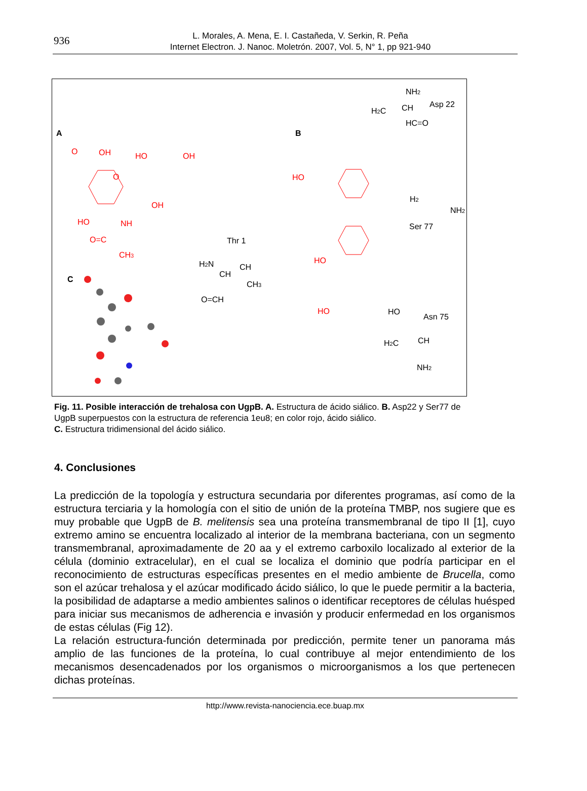936
L. Morales, A. Mena, E. I. Castañeda, V. Serkin, R. Peña
Internet Electron. J. Nanoc. Moletrón. 2007, Vol. 5, N° 1, pp 921-940
A
B
C
O
OH
HO
OH
O
OH
HO
NH
O=C
CH3
HO
HO
HO
NH2
H2C
CH
Asp 22
HC=O
H2
NH2
Ser 77
Thr 1
H2N
CH
CH
CH3
O=CH
HO
Asn 75
H2C
CH
NH2
Fig. 11. Posible interacción de trehalosa con UgpB. A. Estructura de ácido siálico. B. Asp22 y Ser77 de UgpB superpuestos con la estructura de referencia 1eu8; en color rojo, ácido siálico.
C. Estructura tridimensional del ácido siálico.
4. Conclusiones
La predicción de la topología y estructura secundaria por diferentes programas, así como de la estructura terciaria y la homología con el sitio de unión de la proteína TMBP, nos sugiere que es muy probable que UgpB de B. melitensis sea una proteína transmembranal de tipo II [1], cuyo extremo amino se encuentra localizado al interior de la membrana bacteriana, con un segmento transmembranal, aproximadamente de 20 aa y el extremo carboxilo localizado al exterior de la célula (dominio extracelular), en el cual se localiza el dominio que podría participar en el reconocimiento de estructuras específicas presentes en el medio ambiente de Brucella, como son el azúcar trehalosa y el azúcar modificado ácido siálico, lo que le puede permitir a la bacteria, la posibilidad de adaptarse a medio ambientes salinos o identificar receptores de células huésped para iniciar sus mecanismos de adherencia e invasión y producir enfermedad en los organismos de estas células (Fig 12).
La relación estructura-función determinada por predicción, permite tener un panorama más amplio de las funciones de la proteína, lo cual contribuye al mejor entendimiento de los mecanismos desencadenados por los organismos o microorganismos a los que pertenecen dichas proteínas.
http://www.revista-nanociencia.ece.buap.mx